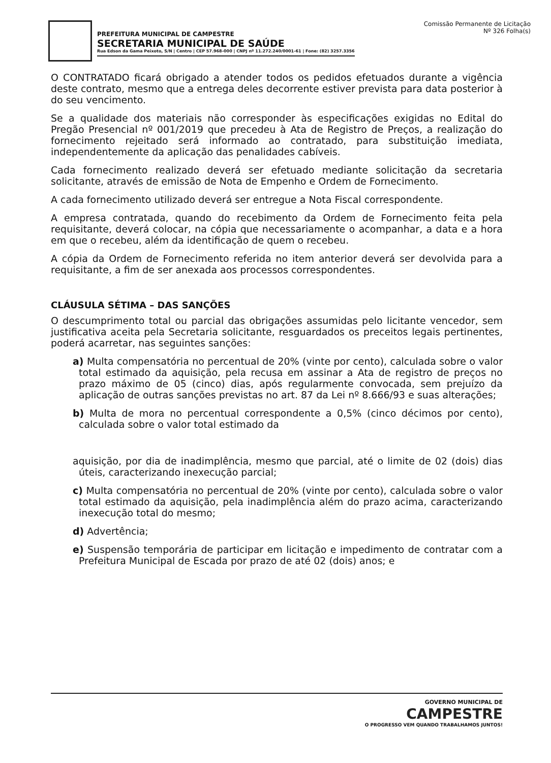PREFEITURA MUNICIPAL DE CAMPESTRE
SECRETARIA MUNICIPAL DE SAÚDE
Rua Edson da Gama Peixoto, S/N | Centro | CEP 57.968-000 | CNPJ nº 11.272.240/0001-61 | Fone: (82) 3257.3356
Comissão Permanente de Licitação
Nº 326 Folha(s)
O CONTRATADO ficará obrigado a atender todos os pedidos efetuados durante a vigência deste contrato, mesmo que a entrega deles decorrente estiver prevista para data posterior à do seu vencimento.
Se a qualidade dos materiais não corresponder às especificações exigidas no Edital do Pregão Presencial nº 001/2019 que precedeu à Ata de Registro de Preços, a realização do fornecimento rejeitado será informado ao contratado, para substituição imediata, independentemente da aplicação das penalidades cabíveis.
Cada fornecimento realizado deverá ser efetuado mediante solicitação da secretaria solicitante, através de emissão de Nota de Empenho e Ordem de Fornecimento.
A cada fornecimento utilizado deverá ser entregue a Nota Fiscal correspondente.
A empresa contratada, quando do recebimento da Ordem de Fornecimento feita pela requisitante, deverá colocar, na cópia que necessariamente o acompanhar, a data e a hora em que o recebeu, além da identificação de quem o recebeu.
A cópia da Ordem de Fornecimento referida no item anterior deverá ser devolvida para a requisitante, a fim de ser anexada aos processos correspondentes.
CLÁUSULA SÉTIMA – DAS SANÇÕES
O descumprimento total ou parcial das obrigações assumidas pelo licitante vencedor, sem justificativa aceita pela Secretaria solicitante, resguardados os preceitos legais pertinentes, poderá acarretar, nas seguintes sanções:
a) Multa compensatória no percentual de 20% (vinte por cento), calculada sobre o valor total estimado da aquisição, pela recusa em assinar a Ata de registro de preços no prazo máximo de 05 (cinco) dias, após regularmente convocada, sem prejuízo da aplicação de outras sanções previstas no art. 87 da Lei nº 8.666/93 e suas alterações;
b) Multa de mora no percentual correspondente a 0,5% (cinco décimos por cento), calculada sobre o valor total estimado da
aquisição, por dia de inadimplência, mesmo que parcial, até o limite de 02 (dois) dias úteis, caracterizando inexecução parcial;
c) Multa compensatória no percentual de 20% (vinte por cento), calculada sobre o valor total estimado da aquisição, pela inadimplência além do prazo acima, caracterizando inexecução total do mesmo;
d) Advertência;
e) Suspensão temporária de participar em licitação e impedimento de contratar com a Prefeitura Municipal de Escada por prazo de até 02 (dois) anos; e
GOVERNO MUNICIPAL DE
CAMPESTRE
O PROGRESSO VEM QUANDO TRABALHAMOS JUNTOS!